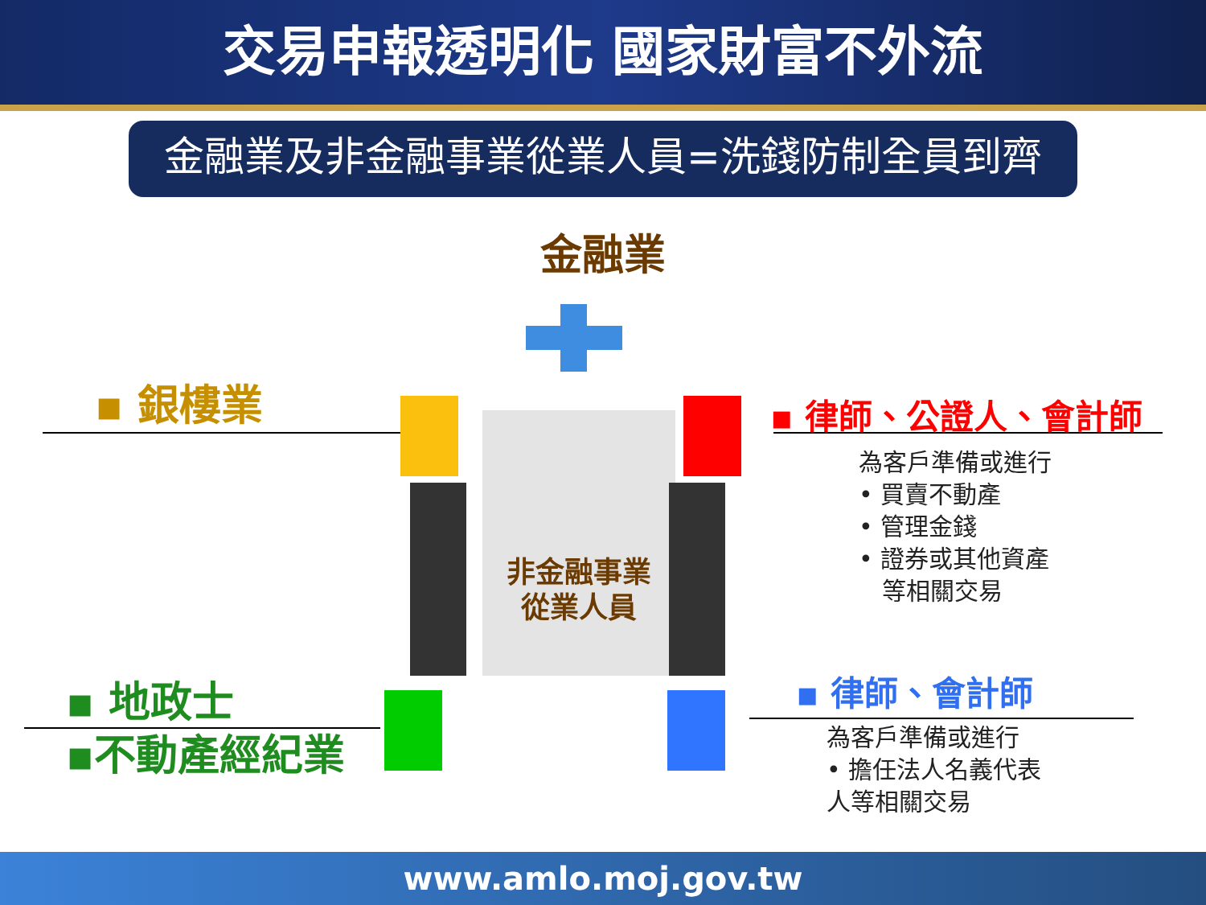交易申報透明化 國家財富不外流
金融業及非金融事業從業人員=洗錢防制全員到齊
金融業
非金融事業
從業人員
▪ 銀樓業 ▪ 律師、公證人、會計師
為客戶準備或進行
• 買賣不動產
• 管理金錢
• 證券或其他資產
等相關交易
▪ 地政士
▪不動產經紀業
▪ 律師、會計師
為客戶準備或進行
• 擔任法人名義代表
人等相關交易
www.amlo.moj.gov.tw